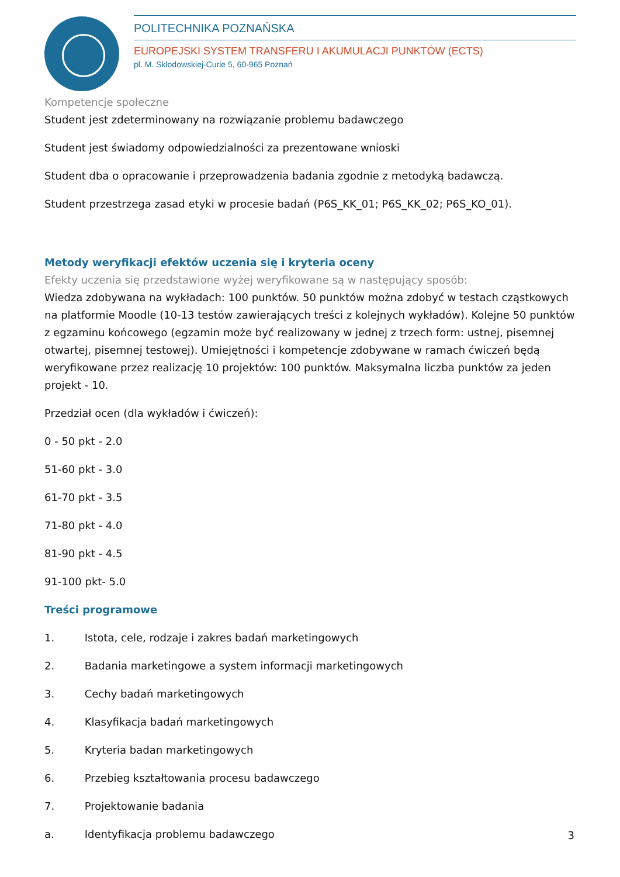POLITECHNIKA POZNAŃSKA
EUROPEJSKI SYSTEM TRANSFERU I AKUMULACJI PUNKTÓW (ECTS)
pl. M. Skłodowskiej-Curie 5, 60-965 Poznań
Kompetencje społeczne
Student jest zdeterminowany na rozwiązanie problemu badawczego
Student jest świadomy odpowiedzialności za prezentowane wnioski
Student dba o opracowanie i przeprowadzenia badania zgodnie z metodyką badawczą.
Student przestrzega zasad etyki w procesie badań (P6S_KK_01; P6S_KK_02; P6S_KO_01).
Metody weryfikacji efektów uczenia się i kryteria oceny
Efekty uczenia się przedstawione wyżej weryfikowane są w następujący sposób:
Wiedza zdobywana na wykładach: 100 punktów. 50 punktów można zdobyć w testach cząstkowych na platformie Moodle (10-13 testów zawierających treści z kolejnych wykładów). Kolejne 50 punktów z egzaminu końcowego (egzamin może być realizowany w jednej z trzech form: ustnej, pisemnej otwartej, pisemnej testowej). Umiejętności i kompetencje zdobywane w ramach ćwiczeń będą weryfikowane przez realizację 10 projektów: 100 punktów. Maksymalna liczba punktów za jeden projekt - 10.
Przedział ocen (dla wykładów i ćwiczeń):
0 - 50 pkt - 2.0
51-60 pkt - 3.0
61-70 pkt - 3.5
71-80 pkt - 4.0
81-90 pkt - 4.5
91-100 pkt- 5.0
Treści programowe
1. Istota, cele, rodzaje i zakres badań marketingowych
2. Badania marketingowe a system informacji marketingowych
3. Cechy badań marketingowych
4. Klasyfikacja badań marketingowych
5. Kryteria badan marketingowych
6. Przebieg kształtowania procesu badawczego
7. Projektowanie badania
a. Identyfikacja problemu badawczego
3